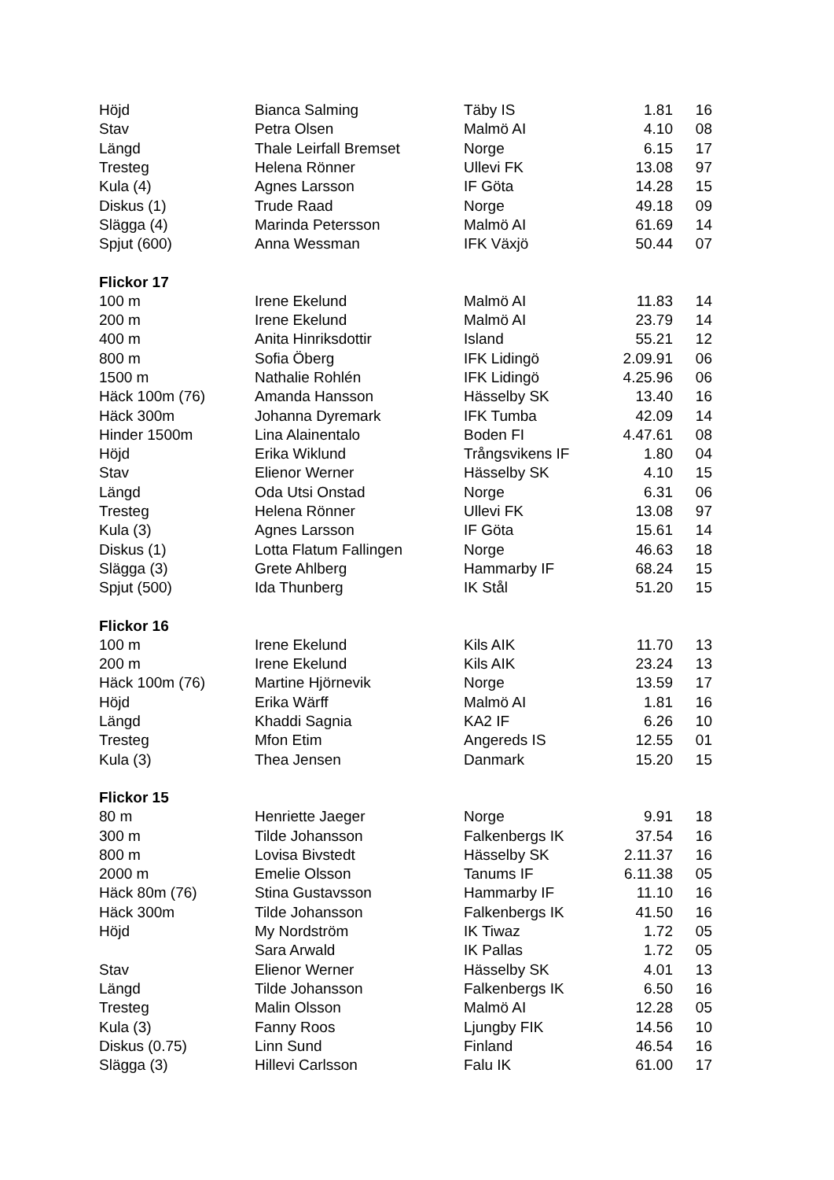| Höjd | Bianca Salming | Täby IS | 1.81 | 16 |
| Stav | Petra Olsen | Malmö AI | 4.10 | 08 |
| Längd | Thale Leirfall Bremset | Norge | 6.15 | 17 |
| Tresteg | Helena Rönner | Ullevi FK | 13.08 | 97 |
| Kula (4) | Agnes Larsson | IF Göta | 14.28 | 15 |
| Diskus (1) | Trude Raad | Norge | 49.18 | 09 |
| Slägga (4) | Marinda Petersson | Malmö AI | 61.69 | 14 |
| Spjut (600) | Anna Wessman | IFK Växjö | 50.44 | 07 |
| Flickor 17 | | | | |
| 100 m | Irene Ekelund | Malmö AI | 11.83 | 14 |
| 200 m | Irene Ekelund | Malmö AI | 23.79 | 14 |
| 400 m | Anita Hinriksdottir | Island | 55.21 | 12 |
| 800 m | Sofia Öberg | IFK Lidingö | 2.09.91 | 06 |
| 1500 m | Nathalie Rohlén | IFK Lidingö | 4.25.96 | 06 |
| Häck 100m (76) | Amanda Hansson | Hässelby SK | 13.40 | 16 |
| Häck 300m | Johanna Dyremark | IFK Tumba | 42.09 | 14 |
| Hinder 1500m | Lina Alainentalo | Boden FI | 4.47.61 | 08 |
| Höjd | Erika Wiklund | Trångsvikens IF | 1.80 | 04 |
| Stav | Elienor Werner | Hässelby SK | 4.10 | 15 |
| Längd | Oda Utsi Onstad | Norge | 6.31 | 06 |
| Tresteg | Helena Rönner | Ullevi FK | 13.08 | 97 |
| Kula (3) | Agnes Larsson | IF Göta | 15.61 | 14 |
| Diskus (1) | Lotta Flatum Fallingen | Norge | 46.63 | 18 |
| Slägga (3) | Grete Ahlberg | Hammarby IF | 68.24 | 15 |
| Spjut (500) | Ida Thunberg | IK Stål | 51.20 | 15 |
| Flickor 16 | | | | |
| 100 m | Irene Ekelund | Kils AIK | 11.70 | 13 |
| 200 m | Irene Ekelund | Kils AIK | 23.24 | 13 |
| Häck 100m (76) | Martine Hjörnevik | Norge | 13.59 | 17 |
| Höjd | Erika Wärff | Malmö AI | 1.81 | 16 |
| Längd | Khaddi Sagnia | KA2 IF | 6.26 | 10 |
| Tresteg | Mfon Etim | Angereds IS | 12.55 | 01 |
| Kula (3) | Thea Jensen | Danmark | 15.20 | 15 |
| Flickor 15 | | | | |
| 80 m | Henriette Jaeger | Norge | 9.91 | 18 |
| 300 m | Tilde Johansson | Falkenbergs IK | 37.54 | 16 |
| 800 m | Lovisa Bivstedt | Hässelby SK | 2.11.37 | 16 |
| 2000 m | Emelie Olsson | Tanums IF | 6.11.38 | 05 |
| Häck 80m (76) | Stina Gustavsson | Hammarby IF | 11.10 | 16 |
| Häck 300m | Tilde Johansson | Falkenbergs IK | 41.50 | 16 |
| Höjd | My Nordström | IK Tiwaz | 1.72 | 05 |
| | Sara Arwald | IK Pallas | 1.72 | 05 |
| Stav | Elienor Werner | Hässelby SK | 4.01 | 13 |
| Längd | Tilde Johansson | Falkenbergs IK | 6.50 | 16 |
| Tresteg | Malin Olsson | Malmö AI | 12.28 | 05 |
| Kula (3) | Fanny Roos | Ljungby FIK | 14.56 | 10 |
| Diskus (0.75) | Linn Sund | Finland | 46.54 | 16 |
| Slägga (3) | Hillevi Carlsson | Falu IK | 61.00 | 17 |